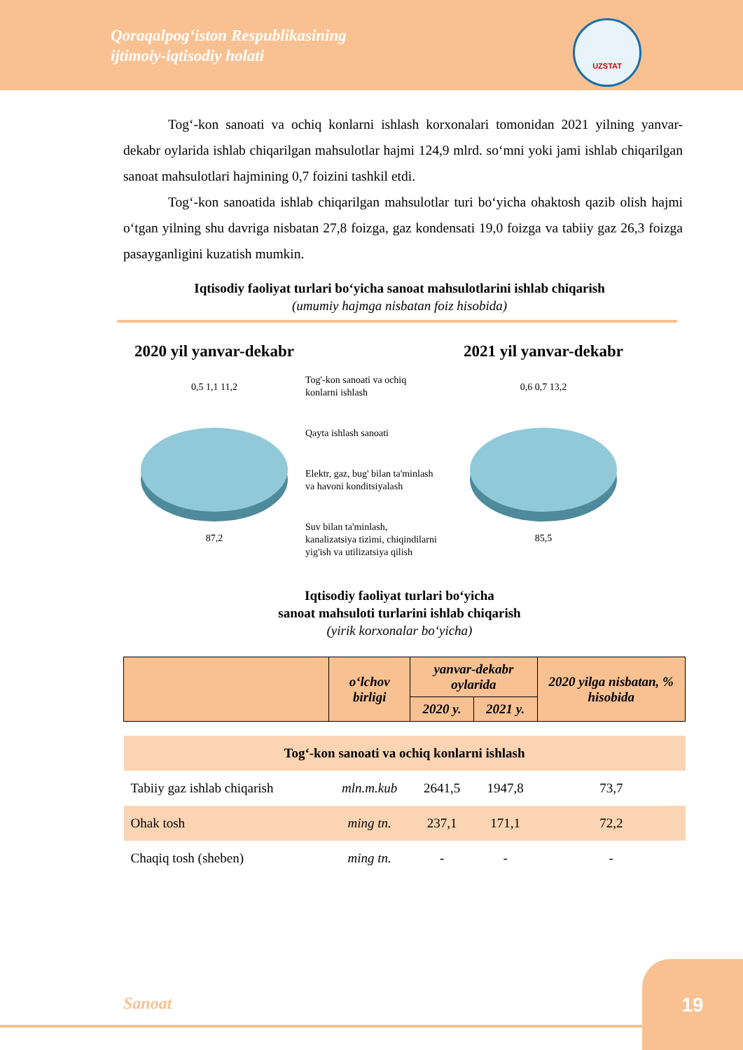Qoraqalpog‘iston Respublikasining
ijtimoiy-iqtisodiy holati
UZSTAT
Tog‘-kon sanoati va ochiq konlarni ishlash korxonalari tomonidan 2021 yilning yanvar-dekabr oylarida ishlab chiqarilgan mahsulotlar hajmi 124,9 mlrd. so‘mni yoki jami ishlab chiqarilgan sanoat mahsulotlari hajmining 0,7 foizini tashkil etdi.
Tog‘-kon sanoatida ishlab chiqarilgan mahsulotlar turi bo‘yicha ohaktosh qazib olish hajmi o‘tgan yilning shu davriga nisbatan 27,8 foizga, gaz kondensati 19,0 foizga va tabiiy gaz 26,3 foizga pasayganligini kuzatish mumkin.
Iqtisodiy faoliyat turlari bo‘yicha sanoat mahsulotlarini ishlab chiqarish
(umumiy hajmga nisbatan foiz hisobida)
2020 yil yanvar-dekabr
0,5 1,1 11,2
87,2
Tog'-kon sanoati va ochiq konlarni ishlash
Qayta ishlash sanoati
Elektr, gaz, bug' bilan ta'minlash va havoni konditsiyalash
Suv bilan ta'minlash, kanalizatsiya tizimi, chiqindilarni yig'ish va utilizatsiya qilish
2021 yil yanvar-dekabr
0,6 0,7 13,2
85,5
Iqtisodiy faoliyat turlari bo‘yicha
sanoat mahsuloti turlarini ishlab chiqarish
(yirik korxonalar bo‘yicha)
| | o‘lchov birligi | yanvar-dekabr oylarida | | 2020 yilga nisbatan, % hisobida |
| --- | --- | --- | --- | --- |
| | | 2020 y. | 2021 y. | |
| Tog‘-kon sanoati va ochiq konlarni ishlash | | | | |
| Tabiiy gaz ishlab chiqarish | mln.m.kub | 2641,5 | 1947,8 | 73,7 |
| Ohak tosh | ming tn. | 237,1 | 171,1 | 72,2 |
| Chaqiq tosh (sheben) | ming tn. | - | - | - |
Sanoat
19